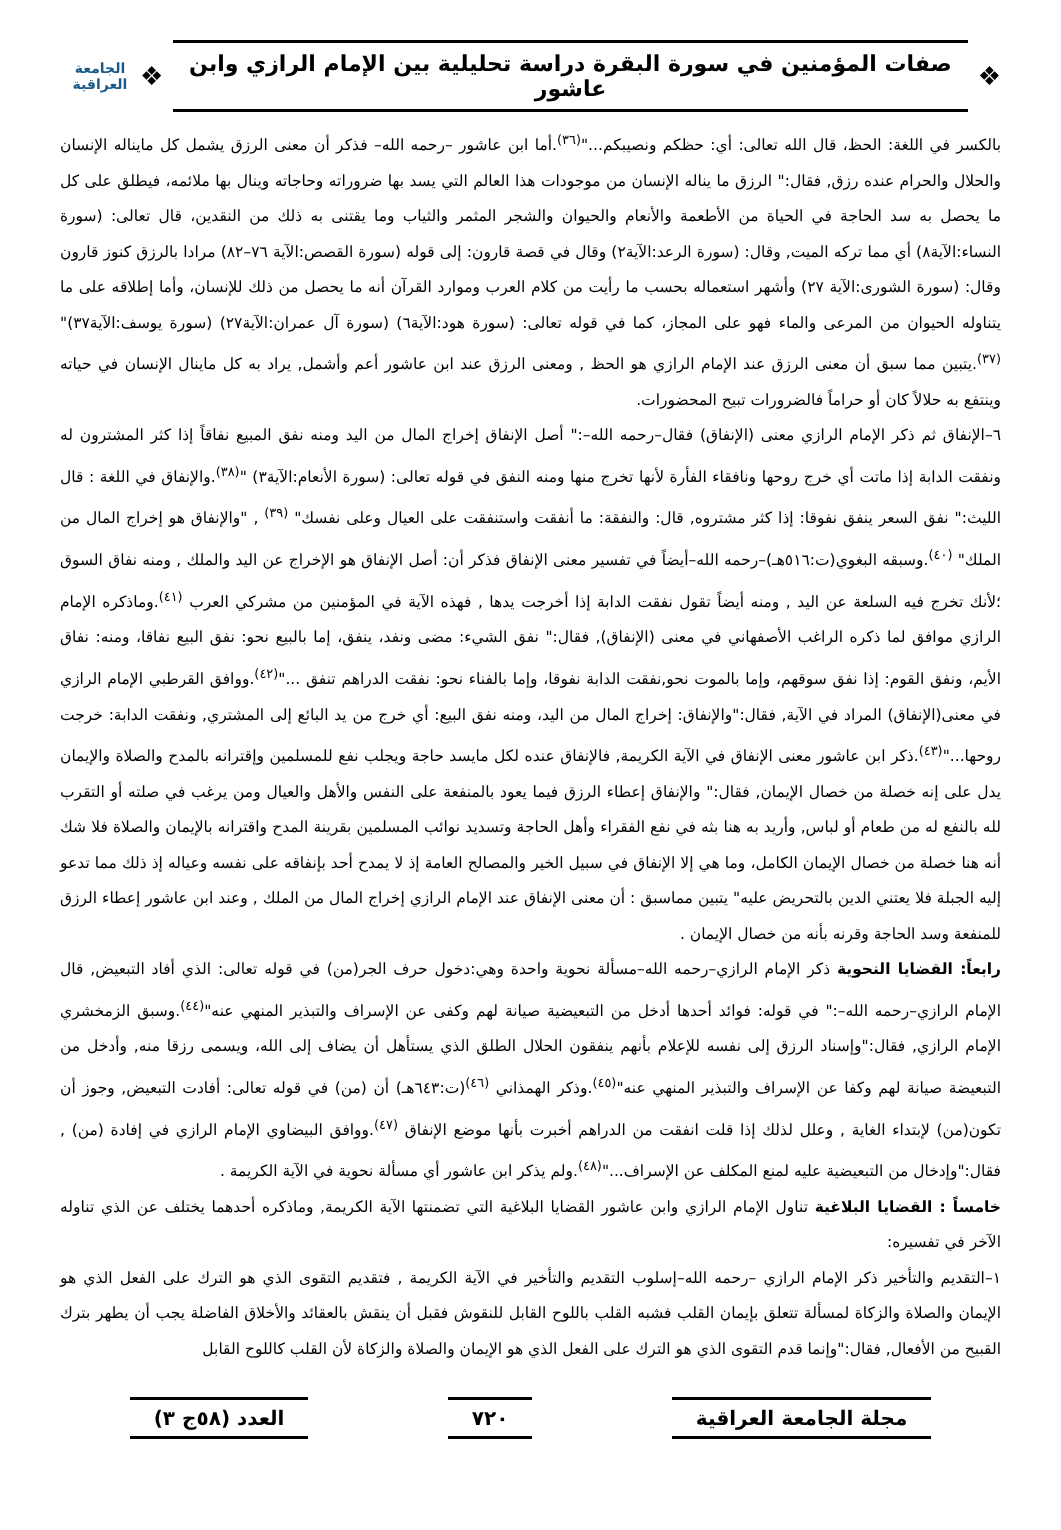❖
صفات المؤمنين في سورة البقرة دراسة تحليلية بين الإمام الرازي وابن عاشور
❖
الجامعة العراقية
بالكسر في اللغة: الحظ، قال الله تعالى: أي: حظكم ونصيبكم..."<sup>(٣٦)</sup>.أما ابن عاشور –رحمه الله– فذكر أن معنى الرزق يشمل كل مايناله الإنسان والحلال والحرام عنده رزق, فقال:" الرزق ما يناله الإنسان من موجودات هذا العالم التي يسد بها ضروراته وحاجاته وينال بها ملائمه، فيطلق على كل ما يحصل به سد الحاجة في الحياة من الأطعمة والأنعام والحيوان والشجر المثمر والثياب وما يقتنى به ذلك من النقدين، قال تعالى: (سورة النساء:الآية٨) أي مما تركه الميت, وقال: (سورة الرعد:الآية٢) وقال في قصة قارون: إلى قوله (سورة القصص:الآية ٧٦–٨٢) مرادا بالرزق كنوز قارون وقال: (سورة الشورى:الآية ٢٧) وأشهر استعماله بحسب ما رأيت من كلام العرب وموارد القرآن أنه ما يحصل من ذلك للإنسان، وأما إطلاقه على ما يتناوله الحيوان من المرعى والماء فهو على المجاز، كما في قوله تعالى: (سورة هود:الآية٦) (سورة آل عمران:الآية٢٧) (سورة يوسف:الآية٣٧)"<sup>(٣٧)</sup>.يتبين مما سبق أن معنى الرزق عند الإمام الرازي هو الحظ , ومعنى الرزق عند ابن عاشور أعم وأشمل, يراد به كل ماينال الإنسان في حياته وينتفع به حلالاً كان أو حراماً فالضرورات تبيح المحضورات.
٦–الإنفاق ثم ذكر الإمام الرازي معنى (الإنفاق) فقال–رحمه الله–:" أصل الإنفاق إخراج المال من اليد ومنه نفق المبيع نفاقاً إذا كثر المشترون له ونفقت الدابة إذا ماتت أي خرج روحها ونافقاء الفأرة لأنها تخرج منها ومنه النفق في قوله تعالى: (سورة الأنعام:الآية٣) "<sup>(٣٨)</sup>.والإنفاق في اللغة : قال الليث:" نفق السعر ينفق نفوقا: إذا كثر مشتروه, قال: والنفقة: ما أنفقت واستنفقت على العيال وعلى نفسك" <sup>(٣٩)</sup> , "والإنفاق هو إخراج المال من الملك" <sup>(٤٠)</sup>.وسبقه البغوي(ت:٥١٦هـ)–رحمه الله–أيضاً في تفسير معنى الإنفاق فذكر أن: أصل الإنفاق هو الإخراج عن اليد والملك , ومنه نفاق السوق ؛لأنك تخرج فيه السلعة عن اليد , ومنه أيضاً تقول نفقت الدابة إذا أخرجت يدها , فهذه الآية في المؤمنين من مشركي العرب <sup>(٤١)</sup>.وماذكره الإمام الرازي موافق لما ذكره الراغب الأصفهاني في معنى (الإنفاق), فقال:" نفق الشيء: مضى ونفد، ينفق، إما بالبيع نحو: نفق البيع نفاقا، ومنه: نفاق الأيم، ونفق القوم: إذا نفق سوقهم، وإما بالموت نحو,نفقت الدابة نفوقا، وإما بالفناء نحو: نفقت الدراهم تنفق ..."<sup>(٤٢)</sup>.ووافق القرطبي الإمام الرازي في معنى(الإنفاق) المراد في الآية, فقال:"والإنفاق: إخراج المال من اليد، ومنه نفق البيع: أي خرج من يد البائع إلى المشتري, ونفقت الدابة: خرجت روحها..."<sup>(٤٣)</sup>.ذكر ابن عاشور معنى الإنفاق في الآية الكريمة, فالإنفاق عنده لكل مايسد حاجة ويجلب نفع للمسلمين وإقترانه بالمدح والصلاة والإيمان يدل على إنه خصلة من خصال الإيمان, فقال:" والإنفاق إعطاء الرزق فيما يعود بالمنفعة على النفس والأهل والعيال ومن يرغب في صلته أو التقرب لله بالنفع له من طعام أو لباس, وأريد به هنا بثه في نفع الفقراء وأهل الحاجة وتسديد نوائب المسلمين بقرينة المدح واقترانه بالإيمان والصلاة فلا شك أنه هنا خصلة من خصال الإيمان الكامل، وما هي إلا الإنفاق في سبيل الخير والمصالح العامة إذ لا يمدح أحد بإنفاقه على نفسه وعياله إذ ذلك مما تدعو إليه الجبلة فلا يعتني الدين بالتحريض عليه" يتبين مماسبق : أن معنى الإنفاق عند الإمام الرازي إخراج المال من الملك , وعند ابن عاشور إعطاء الرزق للمنفعة وسد الحاجة وقرنه بأنه من خصال الإيمان .
رابعاً: القضايا النحوية ذكر الإمام الرازي–رحمه الله–مسألة نحوية واحدة وهي:دخول حرف الجر(من) في قوله تعالى: الذي أفاد التبعيض, قال الإمام الرازي–رحمه الله–:" في قوله: فوائد أحدها أدخل من التبعيضية صيانة لهم وكفى عن الإسراف والتبذير المنهي عنه"<sup>(٤٤)</sup>.وسبق الزمخشري الإمام الرازي, فقال:"وإسناد الرزق إلى نفسه للإعلام بأنهم ينفقون الحلال الطلق الذي يستأهل أن يضاف إلى الله، ويسمى رزقا منه, وأدخل من التبعيضة صيانة لهم وكفا عن الإسراف والتبذير المنهي عنه"<sup>(٤٥)</sup>.وذكر الهمذاني <sup>(٤٦)</sup>(ت:٦٤٣هـ) أن (من) في قوله تعالى: أفادت التبعيض, وجوز أن تكون(من) لإبتداء الغاية , وعلل لذلك إذا قلت انفقت من الدراهم أخبرت بأنها موضع الإنفاق <sup>(٤٧)</sup>.ووافق البيضاوي الإمام الرازي في إفادة (من) , فقال:"وإدخال من التبعيضية عليه لمنع المكلف عن الإسراف..."<sup>(٤٨)</sup>.ولم يذكر ابن عاشور أي مسألة نحوية في الآية الكريمة .
خامساً : القضايا البلاغية تناول الإمام الرازي وابن عاشور القضايا البلاغية التي تضمنتها الآية الكريمة, وماذكره أحدهما يختلف عن الذي تناوله الآخر في تفسيره:
١–التقديم والتأخير ذكر الإمام الرازي –رحمه الله–إسلوب التقديم والتأخير في الآية الكريمة , فتقديم التقوى الذي هو الترك على الفعل الذي هو الإيمان والصلاة والزكاة لمسألة تتعلق بإيمان القلب فشبه القلب باللوح القابل للنقوش فقبل أن ينقش بالعقائد والأخلاق الفاضلة يجب أن يطهر بترك القبيح من الأفعال, فقال:"وإنما قدم التقوى الذي هو الترك على الفعل الذي هو الإيمان والصلاة والزكاة لأن القلب كاللوح القابل
مجلة الجامعة العراقية ٧٢٠ العدد (٥٨ج ٣)